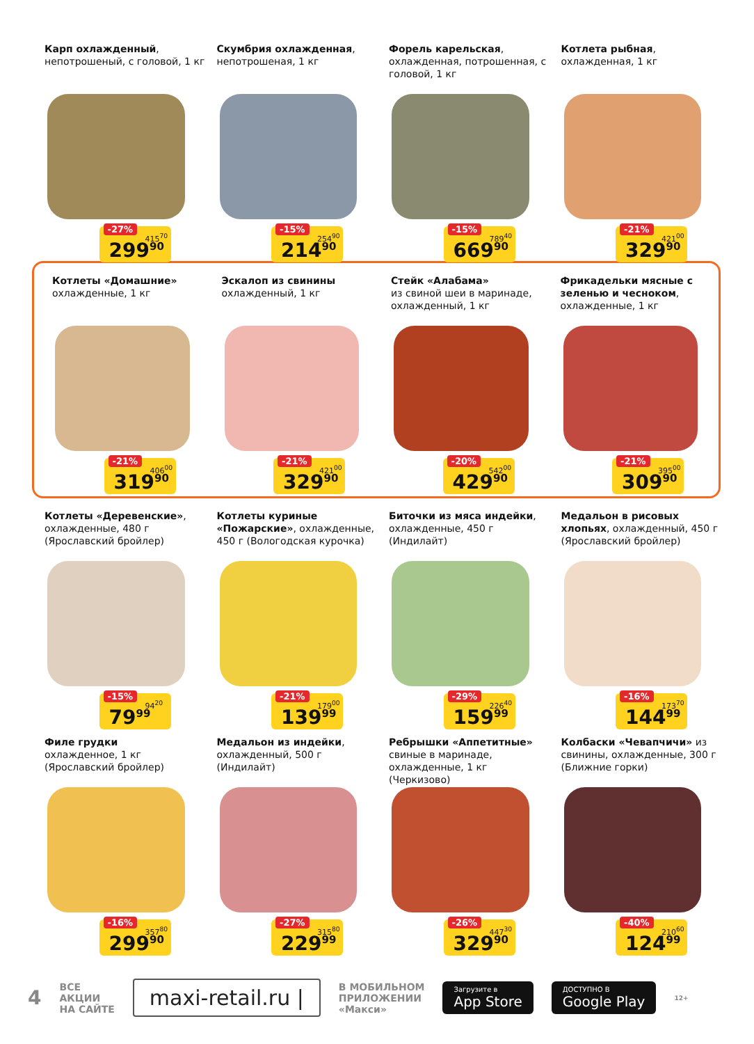Карп охлажденный, непотрошеный, с головой, 1 кг
-27%
415<sup>70</sup>
299<sup>90</sup>
Скумбрия охлажденная, непотрошеная, 1 кг
-15%
254<sup>90</sup>
214<sup>90</sup>
Форель карельская, охлажденная, потрошенная, с головой, 1 кг
-15%
789<sup>40</sup>
669<sup>90</sup>
Котлета рыбная, охлажденная, 1 кг
-21%
421<sup>00</sup>
329<sup>90</sup>
Котлеты «Домашние»
охлажденные, 1 кг
-21%
406<sup>00</sup>
319<sup>90</sup>
Эскалоп из свинины
охлажденный, 1 кг
-21%
421<sup>00</sup>
329<sup>90</sup>
Стейк «Алабама»
из свиной шеи в маринаде, охлажденный, 1 кг
-20%
542<sup>00</sup>
429<sup>90</sup>
Фрикадельки мясные с зеленью и чесноком, охлажденные, 1 кг
-21%
395<sup>00</sup>
309<sup>90</sup>
Котлеты «Деревенские», охлажденные, 480 г (Ярославский бройлер)
-15%
94<sup>20</sup>
79<sup>99</sup>
Котлеты куриные «Пожарские», охлажденные, 450 г (Вологодская курочка)
-21%
179<sup>00</sup>
139<sup>99</sup>
Биточки из мяса индейки, охлажденные, 450 г (Индилайт)
-29%
226<sup>40</sup>
159<sup>99</sup>
Медальон в рисовых хлопьях, охлажденный, 450 г (Ярославский бройлер)
-16%
173<sup>70</sup>
144<sup>99</sup>
Филе грудки
охлажденное, 1 кг (Ярославский бройлер)
-16%
357<sup>80</sup>
299<sup>90</sup>
Медальон из индейки, охлажденный, 500 г (Индилайт)
-27%
315<sup>80</sup>
229<sup>99</sup>
Ребрышки «Аппетитные» свиные в маринаде, охлажденные, 1 кг (Черкизово)
-26%
447<sup>30</sup>
329<sup>90</sup>
Колбаски «Чевапчичи» из свинины, охлажденные, 300 г (Ближние горки)
-40%
210<sup>60</sup>
124<sup>99</sup>
4 ВСЕ
АКЦИИ
НА САЙТЕ maxi-retail.ru | В МОБИЛЬНОМ
ПРИЛОЖЕНИИ
«Макси» Загрузите в
App Store ДОСТУПНО В
Google Play 12+